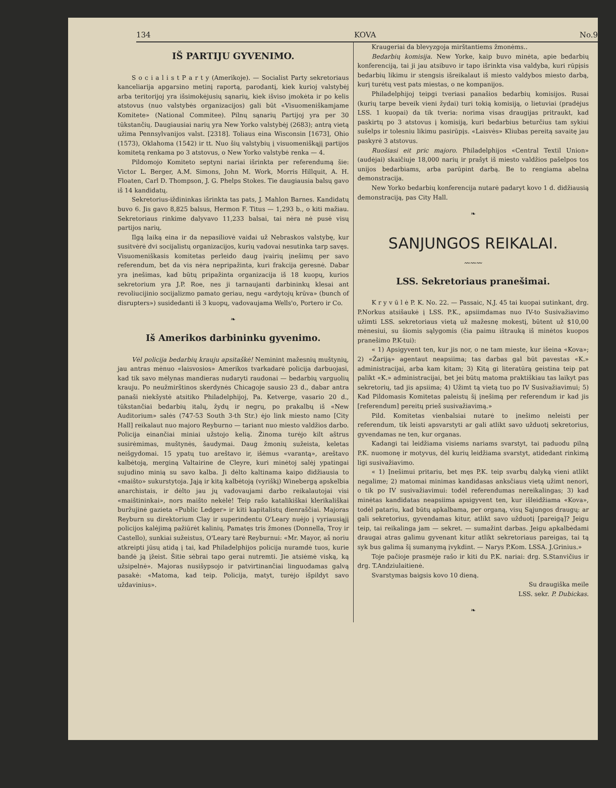134 KOVA No.9
IŠ PARTIJU GYVENIMO.
S o c i a l i s t P a r t y (Amerikoje). — Socialist Party sekretoriaus kanceliarija apgarsino metinį raportą, parodantį, kiek kurioj valstybėj arba teritorijoj yra išsimokėjusių sąnarių, kiek išviso įmokėta ir po kelis atstovus (nuo valstybės organizacijos) gali būt «Visuomeniškamjame Komitete» (National Commitee). Pilnų sąnarių Partijoj yra per 30 tūkstančių. Daugiausiai narių yra New Yorko valstybėj (2683); antrą vietą užima Pennsylvanijos valst. [2318]. Toliaus eina Wisconsin [1673], Ohio (1573), Oklahoma (1542) ir tt. Nuo šių valstybių į visuomeniškąjį partijos komitetą renkama po 3 atstovus, o New Yorko valstybė renka — 4.
Pildomojo Komiteto septyni nariai išrinkta per referendumą šie: Victor L. Berger, A.M. Simons, John M. Work, Morris Hillquit, A. H. Floaten, Carl D. Thompson, J. G. Phelps Stokes. Tie daugiausia balsų gavo iš 14 kandidatų.
Sekretorius-iždininkas išrinkta tas pats, J. Mahlon Barnes. Kandidatų buvo 6. Jis gavo 8,825 balsus, Hermon F. Titus — 1,293 b., o kiti mažiau. Sekretoriaus rinkime dalyvavo 11,233 balsai, tai nėra nė pusė visų partijos narių.
Ilgą laiką eina ir da nepasiliovė vaidai už Nebraskos valstybę, kur susitvėrė dvi socijalistų organizacijos, kurių vadovai nesutinka tarp savęs. Visuomeniškasis komitetas perleido daug įvairių įnešimų per savo referendum, bet da vis nėra nepripažinta, kuri frakcija geresnė. Dabar yra įnešimas, kad būtų pripažinta organizacija iš 18 kuopų, kurios sekretorium yra J.P. Roe, nes ji tarnaujanti darbininkų klesai ant revoliucijinio socijalizmo pamato geriau, negu «ardytojų krūva» (bunch of disrupters») susidedanti iš 3 kuopų, vadovaujama Wells'o, Portero ir Co.
❧
Iš Amerikos darbininku gyvenimo.
Vėl policija bedarbių krauju apsitaškė! Neminint mažesnių muštynių, jau antras mėnuo «laisvosios» Amerikos tvarkadarė policija darbuojasi, kad tik savo mėlynas mandieras nudaryti raudonai — bedarbių varguolių krauju. Po neužmirštinos skerdynės Chicagoje sausio 23 d., dabar antra panaši niekšystė atsitiko Philadelphijoj, Pa. Ketverge, vasario 20 d., tūkstančiai bedarbių italų, žydų ir negrų, po prakalbų iš «New Auditorium» salės (747-53 South 3-th Str.) ėjo link miesto namo [City Hall] reikalaut nuo majoro Reyburno — tariant nuo miesto valdžios darbo. Policija einančiai miniai užstojo kelią. Žinoma turėjo kilt aštrus susirėmimas, muštynės, šaudymai. Daug žmonių sužeista, keletas neišgydomai. 15 ypatų tuo areštavo ir, išėmus «varantą», areštavo kalbėtoją, merginą Valtairine de Cleyre, kuri minėtoj salėj ypatingai sujudino minią su savo kalba. Ji dėlto kaltinama kaipo didžiausia to «maišto» sukurstytoja. Jąją ir kitą kalbėtoją (vyriškį) Winebergą apskelbia anarchistais, ir dėlto jau jų vadovaujami darbo reikalautojai visi «maištininkai», nors maišto nekėlė! Teip rašo katalikiškai klerikališkai buržujinė gazieta «Public Ledger» ir kiti kapitalistų dienraščiai. Majoras Reyburn su direktorium Clay ir superindentu O'Leary nuėjo į vyriausiąjį policijos kalėjimą pažiūrėt kalinių. Pamatęs tris žmones (Donnella, Troy ir Castello), sunkiai sužeistus, O'Leary tarė Reyburnui: «Mr. Mayor, aš noriu atkreipti jūsų atidą į tai, kad Philadelphijos policija nuramdė tuos, kurie bandė ją įžeist. Šitie sėbrai tapo gerai nutremti. Jie atsiėmė viską, ką užsipelnė». Majoras nusišypsojo ir patvirtinančiai linguodamas galvą pasakė: «Matoma, kad teip. Policija, matyt, turėjo išpildyt savo uždavinius».
Kraugeriai da blevyzgoja mirštantiems žmonėms..
Bedarbių komisija. New Yorke, kaip buvo minėta, apie bedarbių konferenciją, tai ji jau atsibuvo ir tapo išrinkta visa valdyba, kuri rūpįsis bedarbių likimu ir stengsis išreikalaut iš miesto valdybos miesto darbą, kurį turėtų vest pats miestas, o ne kompanijos.
Philadelphijoj teipgi tveriasi panašios bedarbių komisijos. Rusai (kurių tarpe beveik vieni žydai) turi tokią komisiją, o lietuviai (pradėjus LSS. 1 kuopai) da tik tveria: norima visas draugijas pritraukt, kad paskirtų po 3 atstovus į komisiją, kuri bedarbius beturčius tam sykiui sušelps ir tolesniu likimu pasirūpįs. «Laisvės» Kliubas pereitą savaitę jau paskyrė 3 atstovus.
Ruošiasi eit pric majoro. Philadelphijos «Central Textil Union» (audėjai) skaičiuje 18,000 narių ir prašyt iš miesto valdžios pašelpos tos unijos bedarbiams, arba parūpint darbą. Be to rengiama abelna demonstracija.
New Yorko bedarbių konferencija nutarė padaryt kovo 1 d. didžiausią demonstraciją, pas City Hall.
❧
SANJUNGOS REIKALAI.
〰〰〰
LSS. Sekretoriaus pranešimai.
K r y v ū l ė P. K. No. 22. — Passaic, N.J. 45 tai kuopai sutinkant, drg. P.Norkus atsišaukė į LSS. P.K., apsiimdamas nuo IV-to Susivažiavimo užimti LSS. sekretoriaus vietą už mažesnę mokestį, būtent už $10,00 mėnesiui, su šiomis sąlygomis (čia paimu ištrauką iš minėtos kuopos pranešimo P.K-tui):
« 1) Apsigyvent ten, kur jis nor, o ne tam mieste, kur išeina «Kova»; 2) «Žariją» agentaut neapsiima; tas darbas gal būt pavestas «K.» administracijai, arba kam kitam; 3) Kitą gi literatūrą geistina teip pat palikt «K.» administracijai, bet jei būtų matoma praktiškiau tas laikyt pas sekretorių, tad jis apsiima; 4) Užimt tą vietą tuo po IV Susivažiavimui; 5) Kad Pildomasis Komitetas paleistų šį įnešimą per referendum ir kad jis [referendum] pereitų prieš susivažiavimą.»
Pild. Komitetas vienbalsiai nutarė to įnešimo neleisti per referendum, tik leisti apsvarstyti ar gali atlikt savo užduotį sekretorius, gyvendamas ne ten, kur organas.
Kadangi tai leidžiama visiems nariams svarstyt, tai paduodu pilną P.K. nuomonę ir motyvus, dėl kurių leidžiama svarstyt, atidedant rinkimą ligi susivažiavimo.
« 1) Įnešimui pritariu, bet męs P.K. teip svarbų dalyką vieni atlikt negalime; 2) matomai minimas kandidasas anksčiaus vietą užimt nenori, o tik po IV susivažiavimui: todėl referendumas nereikalingas; 3) kad minėtas kandidatas neapsiima apsigyvent ten, kur išleidžiama «Kova», todėl patariu, kad būtų apkalbama, per organą, visų Sąjungos draugų: ar gali sekretorius, gyvendamas kitur, atlikt savo užduotį [pareigą]? Jeigu teip, tai reikalinga jam — sekret. — sumažint darbas. Jeigu apkalbėdami draugai atras galimu gyvenant kitur atlikt sekretoriaus pareigas, tai tą syk bus galima šį sumanymą įvykdint. — Narys P.Kom. LSSA. J.Grinius.»
Toje pačioje prasmėje rašo ir kiti du P.K. nariai: drg. S.Stanvičius ir drg. T.Andziulaitienė.
Svarstymas baigsis kovo 10 dieną.
Su draugiška meile
LSS. sekr. P. Dubickas.
❧